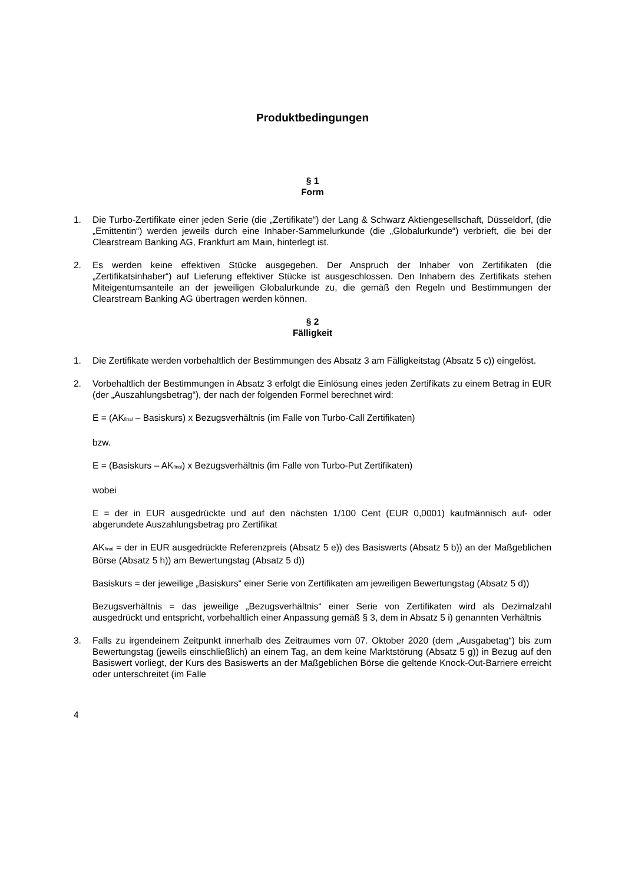Produktbedingungen
§ 1
Form
1. Die Turbo-Zertifikate einer jeden Serie (die „Zertifikate“) der Lang & Schwarz Aktiengesellschaft, Düsseldorf, (die „Emittentin“) werden jeweils durch eine Inhaber-Sammelurkunde (die „Globalurkunde“) verbrieft, die bei der Clearstream Banking AG, Frankfurt am Main, hinterlegt ist.
2. Es werden keine effektiven Stücke ausgegeben. Der Anspruch der Inhaber von Zertifikaten (die „Zertifikatsinhaber“) auf Lieferung effektiver Stücke ist ausgeschlossen. Den Inhabern des Zertifikats stehen Miteigentumsanteile an der jeweiligen Globalurkunde zu, die gemäß den Regeln und Bestimmungen der Clearstream Banking AG übertragen werden können.
§ 2
Fälligkeit
1. Die Zertifikate werden vorbehaltlich der Bestimmungen des Absatz 3 am Fälligkeitstag (Absatz 5 c)) eingelöst.
2. Vorbehaltlich der Bestimmungen in Absatz 3 erfolgt die Einlösung eines jeden Zertifikats zu einem Betrag in EUR (der „Auszahlungsbetrag“), der nach der folgenden Formel berechnet wird:
E = (AK<sub>final</sub> – Basiskurs) x Bezugsverhältnis (im Falle von Turbo-Call Zertifikaten)
bzw.
E = (Basiskurs – AK<sub>final</sub>) x Bezugsverhältnis (im Falle von Turbo-Put Zertifikaten)
wobei
E = der in EUR ausgedrückte und auf den nächsten 1/100 Cent (EUR 0,0001) kaufmännisch auf- oder abgerundete Auszahlungsbetrag pro Zertifikat
AK<sub>final</sub> = der in EUR ausgedrückte Referenzpreis (Absatz 5 e)) des Basiswerts (Absatz 5 b)) an der Maßgeblichen Börse (Absatz 5 h)) am Bewertungstag (Absatz 5 d))
Basiskurs = der jeweilige „Basiskurs“ einer Serie von Zertifikaten am jeweiligen Bewertungstag (Absatz 5 d))
Bezugsverhältnis = das jeweilige „Bezugsverhältnis“ einer Serie von Zertifikaten wird als Dezimalzahl ausgedrückt und entspricht, vorbehaltlich einer Anpassung gemäß § 3, dem in Absatz 5 i) genannten Verhältnis
3. Falls zu irgendeinem Zeitpunkt innerhalb des Zeitraumes vom 07. Oktober 2020 (dem „Ausgabetag“) bis zum Bewertungstag (jeweils einschließlich) an einem Tag, an dem keine Marktstörung (Absatz 5 g)) in Bezug auf den Basiswert vorliegt, der Kurs des Basiswerts an der Maßgeblichen Börse die geltende Knock-Out-Barriere erreicht oder unterschreitet (im Falle
4